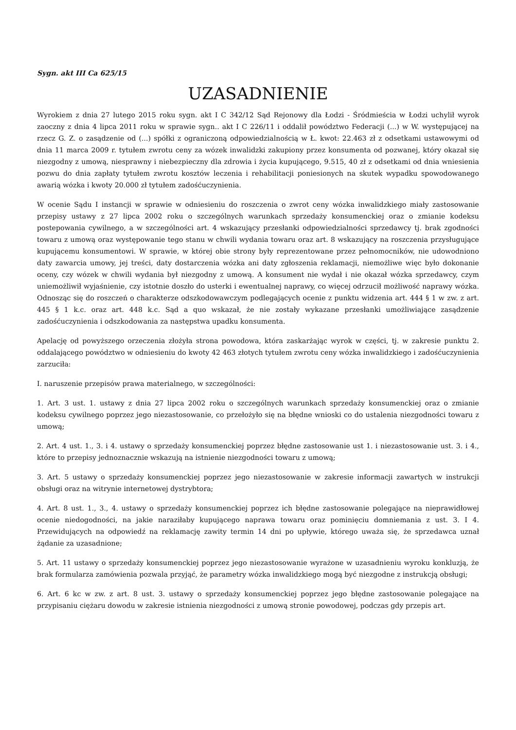Sygn. akt III Ca 625/15
UZASADNIENIE
Wyrokiem z dnia 27 lutego 2015 roku sygn. akt I C 342/12 Sąd Rejonowy dla Łodzi - Śródmieścia w Łodzi uchylił wyrok zaoczny z dnia 4 lipca 2011 roku w sprawie sygn.. akt I C 226/11 i oddalił powództwo Federacji (...) w W. występującej na rzecz G. Z. o zasądzenie od (...) spółki z ograniczoną odpowiedzialnością w Ł. kwot: 22.463 zł z odsetkami ustawowymi od dnia 11 marca 2009 r. tytułem zwrotu ceny za wózek inwalidzki zakupiony przez konsumenta od pozwanej, który okazał się niezgodny z umową, niesprawny i niebezpieczny dla zdrowia i życia kupującego, 9.515, 40 zł z odsetkami od dnia wniesienia pozwu do dnia zapłaty tytułem zwrotu kosztów leczenia i rehabilitacji poniesionych na skutek wypadku spowodowanego awarią wózka i kwoty 20.000 zł tytułem zadośćuczynienia.
W ocenie Sądu I instancji w sprawie w odniesieniu do roszczenia o zwrot ceny wózka inwalidzkiego miały zastosowanie przepisy ustawy z 27 lipca 2002 roku o szczególnych warunkach sprzedaży konsumenckiej oraz o zmianie kodeksu postepowania cywilnego, a w szczególności art. 4 wskazujący przesłanki odpowiedzialności sprzedawcy tj. brak zgodności towaru z umową oraz występowanie tego stanu w chwili wydania towaru oraz art. 8 wskazujący na roszczenia przysługujące kupującemu konsumentowi. W sprawie, w której obie strony były reprezentowane przez pełnomocników, nie udowodniono daty zawarcia umowy, jej treści, daty dostarczenia wózka ani daty zgłoszenia reklamacji, niemożliwe więc było dokonanie oceny, czy wózek w chwili wydania był niezgodny z umową. A konsument nie wydał i nie okazał wózka sprzedawcy, czym uniemożliwił wyjaśnienie, czy istotnie doszło do usterki i ewentualnej naprawy, co więcej odrzucił możliwość naprawy wózka. Odnosząc się do roszczeń o charakterze odszkodowawczym podlegających ocenie z punktu widzenia art. 444 § 1 w zw. z art. 445 § 1 k.c. oraz art. 448 k.c. Sąd a quo wskazał, że nie zostały wykazane przesłanki umożliwiające zasądzenie zadośćuczynienia i odszkodowania za następstwa upadku konsumenta.
Apelację od powyższego orzeczenia złożyła strona powodowa, która zaskarżając wyrok w części, tj. w zakresie punktu 2. oddalającego powództwo w odniesieniu do kwoty 42 463 złotych tytułem zwrotu ceny wózka inwalidzkiego i zadośćuczynienia zarzuciła:
I. naruszenie przepisów prawa materialnego, w szczególności:
1. Art. 3 ust. 1. ustawy z dnia 27 lipca 2002 roku o szczególnych warunkach sprzedaży konsumenckiej oraz o zmianie kodeksu cywilnego poprzez jego niezastosowanie, co przełożyło się na błędne wnioski co do ustalenia niezgodności towaru z umową;
2. Art. 4 ust. 1., 3. i 4. ustawy o sprzedaży konsumenckiej poprzez błędne zastosowanie ust 1. i niezastosowanie ust. 3. i 4., które to przepisy jednoznacznie wskazują na istnienie niezgodności towaru z umową;
3. Art. 5 ustawy o sprzedaży konsumenckiej poprzez jego niezastosowanie w zakresie informacji zawartych w instrukcji obsługi oraz na witrynie internetowej dystrybtora;
4. Art. 8 ust. 1., 3., 4. ustawy o sprzedaży konsumenckiej poprzez ich błędne zastosowanie polegające na nieprawidłowej ocenie niedogodności, na jakie naraziłaby kupującego naprawa towaru oraz pominięciu domniemania z ust. 3. I 4. Przewidujących na odpowiedź na reklamację zawity termin 14 dni po upływie, którego uważa się, że sprzedawca uznał żądanie za uzasadnione;
5. Art. 11 ustawy o sprzedaży konsumenckiej poprzez jego niezastosowanie wyrażone w uzasadnieniu wyroku konkluzją, że brak formularza zamówienia pozwala przyjąć, że parametry wózka inwalidzkiego mogą być niezgodne z instrukcją obsługi;
6. Art. 6 kc w zw. z art. 8 ust. 3. ustawy o sprzedaży konsumenckiej poprzez jego błędne zastosowanie polegające na przypisaniu ciężaru dowodu w zakresie istnienia niezgodności z umową stronie powodowej, podczas gdy przepis art.